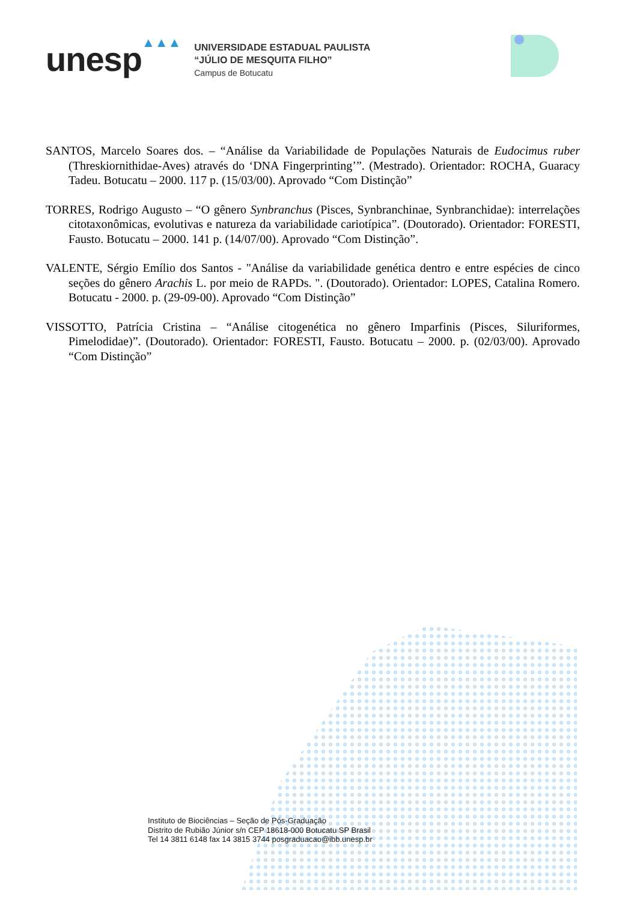unesp
▲▲▲
UNIVERSIDADE ESTADUAL PAULISTA
“JÚLIO DE MESQUITA FILHO”
Campus de Botucatu
SANTOS, Marcelo Soares dos. – “Análise da Variabilidade de Populações Naturais de Eudocimus ruber (Threskiornithidae-Aves) através do ‘DNA Fingerprinting’”. (Mestrado). Orientador: ROCHA, Guaracy Tadeu. Botucatu – 2000. 117 p. (15/03/00). Aprovado “Com Distinção”
TORRES, Rodrigo Augusto – “O gênero Synbranchus (Pisces, Synbranchinae, Synbranchidae): interrelações citotaxonômicas, evolutivas e natureza da variabilidade cariotípica”. (Doutorado). Orientador: FORESTI, Fausto. Botucatu – 2000. 141 p. (14/07/00). Aprovado “Com Distinção”.
VALENTE, Sérgio Emílio dos Santos - "Análise da variabilidade genética dentro e entre espécies de cinco seções do gênero Arachis L. por meio de RAPDs. ". (Doutorado). Orientador: LOPES, Catalina Romero. Botucatu - 2000. p. (29-09-00). Aprovado “Com Distinção”
VISSOTTO, Patrícia Cristina – “Análise citogenética no gênero Imparfinis (Pisces, Siluriformes, Pimelodidae)”. (Doutorado). Orientador: FORESTI, Fausto. Botucatu – 2000. p. (02/03/00). Aprovado “Com Distinção”
Instituto de Biociências – Seção de Pós-Graduação
Distrito de Rubião Júnior s/n CEP 18618-000 Botucatu SP Brasil
Tel 14 3811 6148 fax 14 3815 3744 posgraduacao@ibb.unesp.br